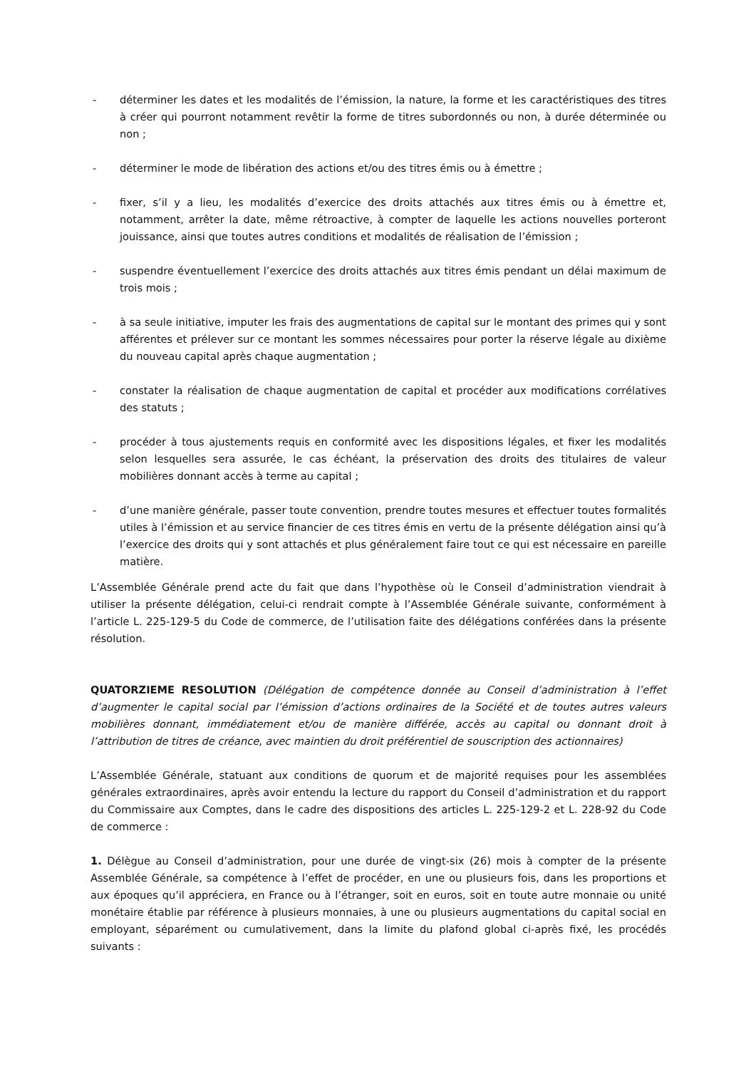- déterminer les dates et les modalités de l’émission, la nature, la forme et les caractéristiques des titres à créer qui pourront notamment revêtir la forme de titres subordonnés ou non, à durée déterminée ou non ;
- déterminer le mode de libération des actions et/ou des titres émis ou à émettre ;
- fixer, s’il y a lieu, les modalités d’exercice des droits attachés aux titres émis ou à émettre et, notamment, arrêter la date, même rétroactive, à compter de laquelle les actions nouvelles porteront jouissance, ainsi que toutes autres conditions et modalités de réalisation de l’émission ;
- suspendre éventuellement l’exercice des droits attachés aux titres émis pendant un délai maximum de trois mois ;
- à sa seule initiative, imputer les frais des augmentations de capital sur le montant des primes qui y sont afférentes et prélever sur ce montant les sommes nécessaires pour porter la réserve légale au dixième du nouveau capital après chaque augmentation ;
- constater la réalisation de chaque augmentation de capital et procéder aux modifications corrélatives des statuts ;
- procéder à tous ajustements requis en conformité avec les dispositions légales, et fixer les modalités selon lesquelles sera assurée, le cas échéant, la préservation des droits des titulaires de valeur mobilières donnant accès à terme au capital ;
- d’une manière générale, passer toute convention, prendre toutes mesures et effectuer toutes formalités utiles à l’émission et au service financier de ces titres émis en vertu de la présente délégation ainsi qu’à l’exercice des droits qui y sont attachés et plus généralement faire tout ce qui est nécessaire en pareille matière.
L’Assemblée Générale prend acte du fait que dans l’hypothèse où le Conseil d’administration viendrait à utiliser la présente délégation, celui-ci rendrait compte à l’Assemblée Générale suivante, conformément à l’article L. 225-129-5 du Code de commerce, de l’utilisation faite des délégations conférées dans la présente résolution.
QUATORZIEME RESOLUTION (Délégation de compétence donnée au Conseil d’administration à l’effet d’augmenter le capital social par l’émission d’actions ordinaires de la Société et de toutes autres valeurs mobilières donnant, immédiatement et/ou de manière différée, accès au capital ou donnant droit à l’attribution de titres de créance, avec maintien du droit préférentiel de souscription des actionnaires)
L’Assemblée Générale, statuant aux conditions de quorum et de majorité requises pour les assemblées générales extraordinaires, après avoir entendu la lecture du rapport du Conseil d’administration et du rapport du Commissaire aux Comptes, dans le cadre des dispositions des articles L. 225-129-2 et L. 228-92 du Code de commerce :
1. Délègue au Conseil d’administration, pour une durée de vingt-six (26) mois à compter de la présente Assemblée Générale, sa compétence à l’effet de procéder, en une ou plusieurs fois, dans les proportions et aux époques qu’il appréciera, en France ou à l’étranger, soit en euros, soit en toute autre monnaie ou unité monétaire établie par référence à plusieurs monnaies, à une ou plusieurs augmentations du capital social en employant, séparément ou cumulativement, dans la limite du plafond global ci-après fixé, les procédés suivants :